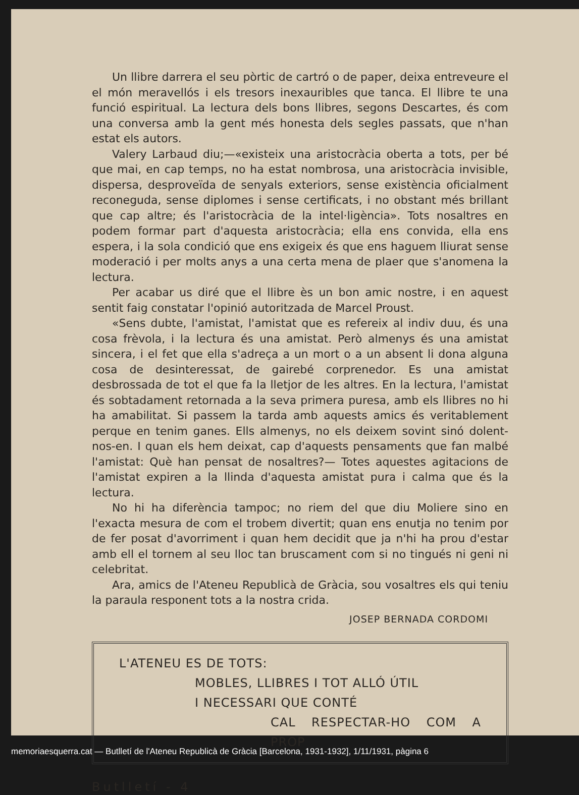Un llibre darrera el seu pòrtic de cartró o de paper, deixa entreveure el el món meravellós i els tresors inexauribles que tanca. El llibre te una funció espiritual. La lectura dels bons llibres, segons Descartes, és com una conversa amb la gent més honesta dels segles passats, que n'han estat els autors.
Valery Larbaud diu;—«existeix una aristocràcia oberta a tots, per bé que mai, en cap temps, no ha estat nombrosa, una aristocràcia invisible, dispersa, desproveïda de senyals exteriors, sense existència oficialment reconeguda, sense diplomes i sense certificats, i no obstant més brillant que cap altre; és l'aristocràcia de la intel·ligència». Tots nosaltres en podem formar part d'aquesta aristocràcia; ella ens convida, ella ens espera, i la sola condició que ens exigeix és que ens haguem lliurat sense moderació i per molts anys a una certa mena de plaer que s'anomena la lectura.
Per acabar us diré que el llibre ès un bon amic nostre, i en aquest sentit faig constatar l'opinió autoritzada de Marcel Proust.
«Sens dubte, l'amistat, l'amistat que es refereix al indiv duu, és una cosa frèvola, i la lectura és una amistat. Però almenys és una amistat sincera, i el fet que ella s'adreça a un mort o a un absent li dona alguna cosa de desinteressat, de gairebé corprenedor. Es una amistat desbrossada de tot el que fa la lletjor de les altres. En la lectura, l'amistat és sobtadament retornada a la seva primera puresa, amb els llibres no hi ha amabilitat. Si passem la tarda amb aquests amics és veritablement perque en tenim ganes. Ells almenys, no els deixem sovint sinó dolent-nos-en. I quan els hem deixat, cap d'aquests pensaments que fan malbé l'amistat: Què han pensat de nosaltres?— Totes aquestes agitacions de l'amistat expiren a la llinda d'aquesta amistat pura i calma que és la lectura.
No hi ha diferència tampoc; no riem del que diu Moliere sino en l'exacta mesura de com el trobem divertit; quan ens enutja no tenim por de fer posat d'avorriment i quan hem decidit que ja n'hi ha prou d'estar amb ell el tornem al seu lloc tan bruscament com si no tingués ni geni ni celebritat.
Ara, amics de l'Ateneu Republicà de Gràcia, sou vosaltres els qui teniu la paraula responent tots a la nostra crida.
JOSEP BERNADA CORDOMI
L'ATENEU ES DE TOTS:
MOBLES, LLIBRES I TOT ALLÓ ÚTIL
I NECESSARI QUE CONTÉ
CAL RESPECTAR-HO COM A PROP
Butlletí - 4
memoriaesquerra.cat — Butlletí de l'Ateneu Republicà de Gràcia [Barcelona, 1931-1932], 1/11/1931, pàgina 6